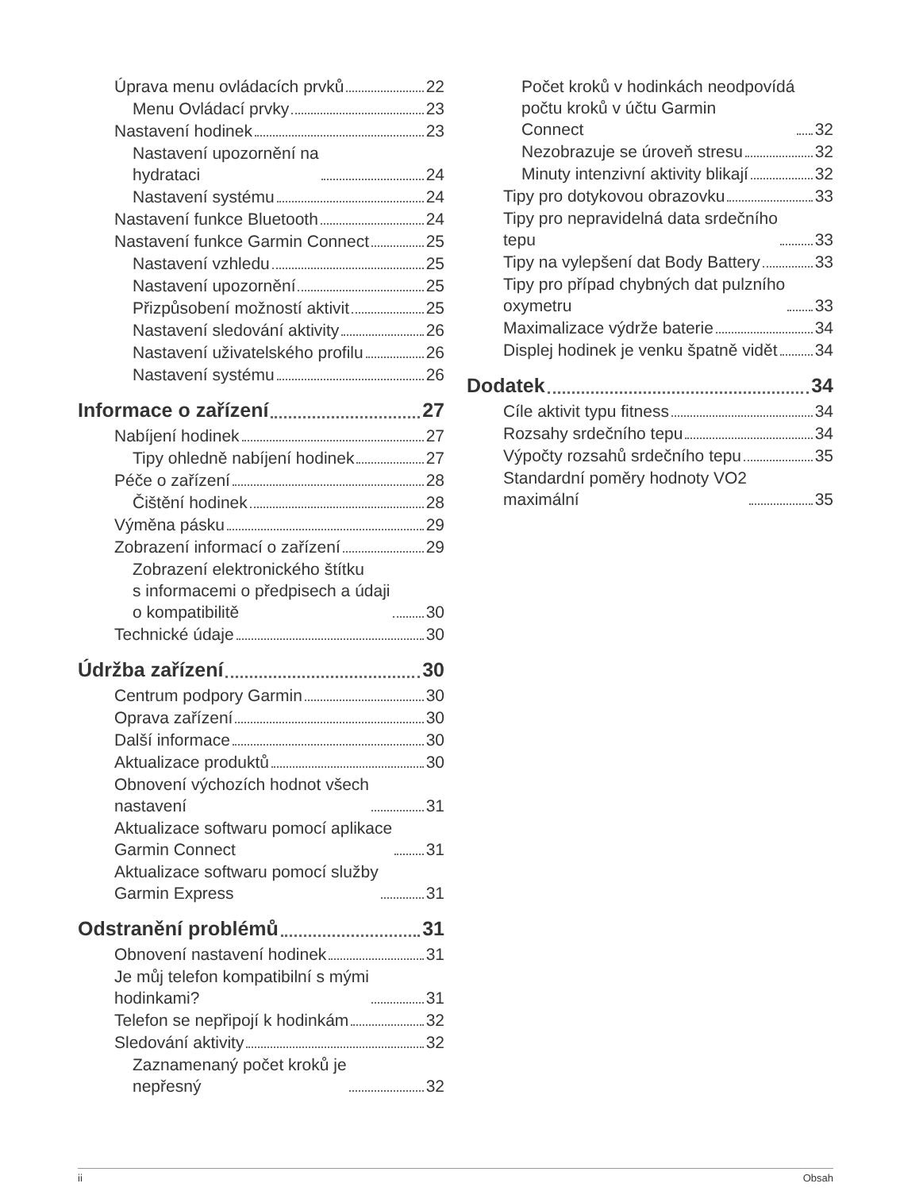Úprava menu ovládacích prvků 22
Menu Ovládací prvky 23
Nastavení hodinek 23
Nastavení upozornění na
hydrataci 24
Nastavení systému 24
Nastavení funkce Bluetooth 24
Nastavení funkce Garmin Connect 25
Nastavení vzhledu 25
Nastavení upozornění 25
Přizpůsobení možností aktivit 25
Nastavení sledování aktivity 26
Nastavení uživatelského profilu 26
Nastavení systému 26
Informace o zařízení 27
Nabíjení hodinek 27
Tipy ohledně nabíjení hodinek 27
Péče o zařízení 28
Čištění hodinek 28
Výměna pásku 29
Zobrazení informací o zařízení 29
Zobrazení elektronického štítku
s informacemi o předpisech a údaji
o kompatibilitě 30
Technické údaje 30
Údržba zařízení 30
Centrum podpory Garmin 30
Oprava zařízení 30
Další informace 30
Aktualizace produktů 30
Obnovení výchozích hodnot všech
nastavení 31
Aktualizace softwaru pomocí aplikace
Garmin Connect 31
Aktualizace softwaru pomocí služby
Garmin Express 31
Odstranění problémů 31
Obnovení nastavení hodinek 31
Je můj telefon kompatibilní s mými
hodinkami? 31
Telefon se nepřipojí k hodinkám 32
Sledování aktivity 32
Zaznamenaný počet kroků je
nepřesný 32
Počet kroků v hodinkách neodpovídá
počtu kroků v účtu Garmin
Connect 32
Nezobrazuje se úroveň stresu 32
Minuty intenzivní aktivity blikají 32
Tipy pro dotykovou obrazovku 33
Tipy pro nepravidelná data srdečního
tepu 33
Tipy na vylepšení dat Body Battery 33
Tipy pro případ chybných dat pulzního
oxymetru 33
Maximalizace výdrže baterie 34
Displej hodinek je venku špatně vidět 34
Dodatek 34
Cíle aktivit typu fitness 34
Rozsahy srdečního tepu 34
Výpočty rozsahů srdečního tepu 35
Standardní poměry hodnoty VO2
maximální 35
ii Obsah